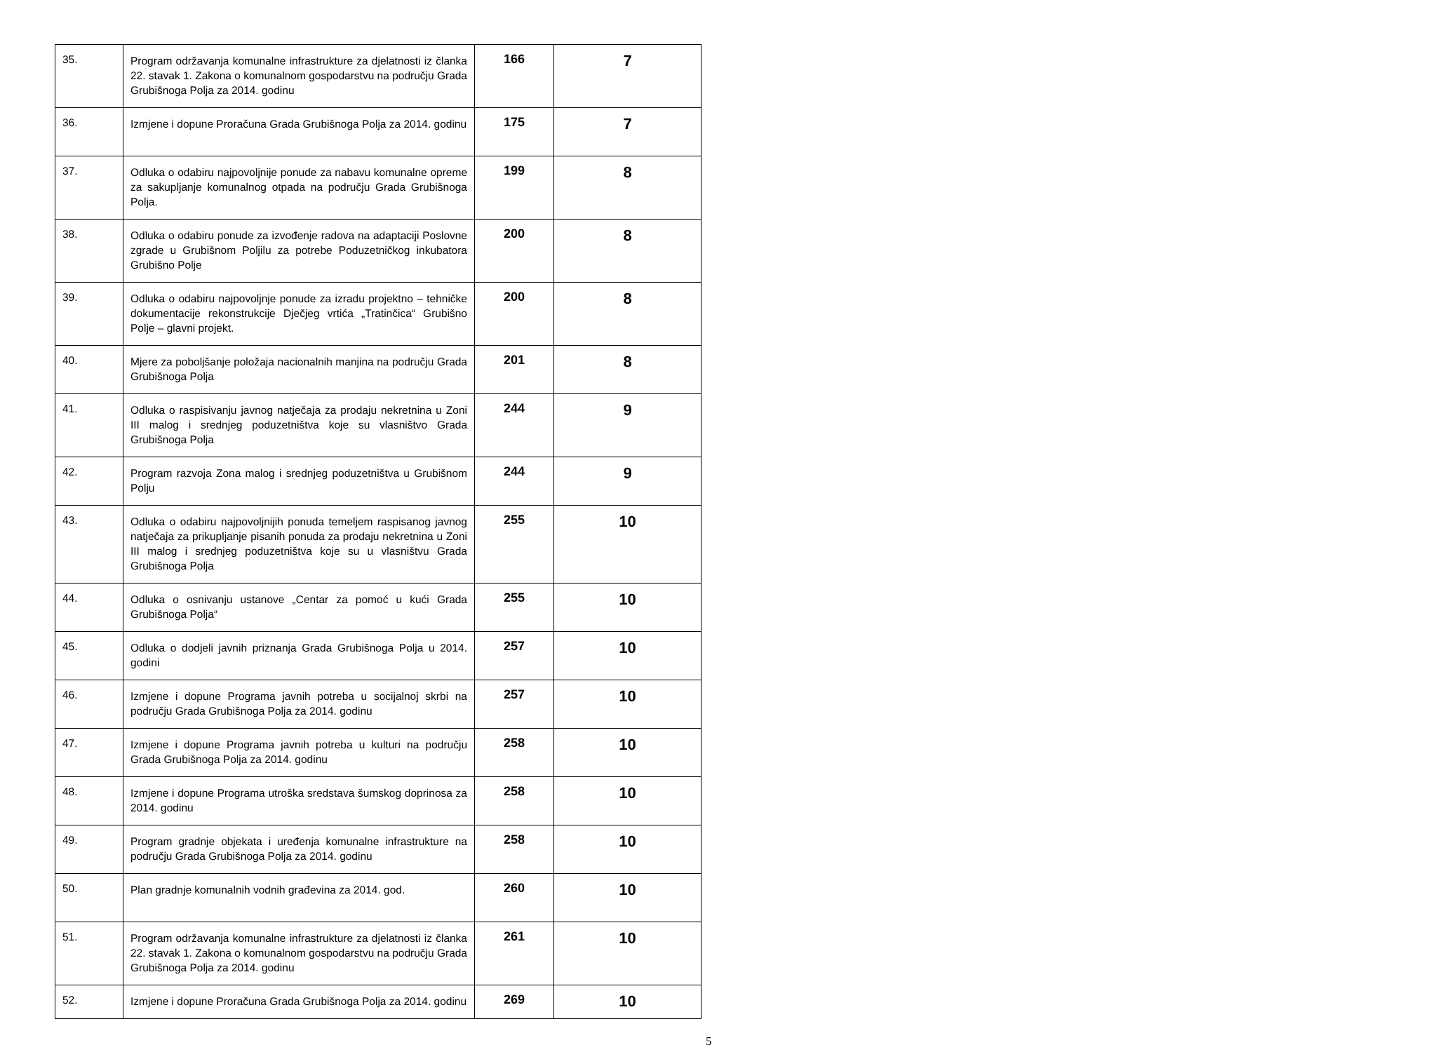| 35. | Program održavanja komunalne infrastrukture za djelatnosti iz članka 22. stavak 1. Zakona o komunalnom gospodarstvu na području Grada Grubišnoga Polja za 2014. godinu | 166 | 7 |
| 36. | Izmjene i dopune Proračuna Grada Grubišnoga Polja za 2014. godinu | 175 | 7 |
| 37. | Odluka o odabiru najpovoljnije ponude za nabavu komunalne opreme za sakupljanje komunalnog otpada na području Grada Grubišnoga Polja. | 199 | 8 |
| 38. | Odluka o odabiru ponude za izvođenje radova na adaptaciji Poslovne zgrade u Grubišnom Poljilu za potrebe Poduzetničkog inkubatora Grubišno Polje | 200 | 8 |
| 39. | Odluka o odabiru najpovoljnje ponude za izradu projektno – tehničke dokumentacije rekonstrukcije Dječjeg vrtića „Tratinčica“ Grubišno Polje – glavni projekt. | 200 | 8 |
| 40. | Mjere za poboljšanje položaja nacionalnih manjina na području Grada Grubišnoga Polja | 201 | 8 |
| 41. | Odluka o raspisivanju javnog natječaja za prodaju nekretnina u Zoni III malog i srednjeg poduzetništva koje su vlasništvo Grada Grubišnoga Polja | 244 | 9 |
| 42. | Program razvoja Zona malog i srednjeg poduzetništva u Grubišnom Polju | 244 | 9 |
| 43. | Odluka o odabiru najpovoljnijih ponuda temeljem raspisanog javnog natječaja za prikupljanje pisanih ponuda za prodaju nekretnina u Zoni III malog i srednjeg poduzetništva koje su u vlasništvu Grada Grubišnoga Polja | 255 | 10 |
| 44. | Odluka o osnivanju ustanove „Centar za pomoć u kući Grada Grubišnoga Polja“ | 255 | 10 |
| 45. | Odluka o dodjeli javnih priznanja Grada Grubišnoga Polja u 2014. godini | 257 | 10 |
| 46. | Izmjene i dopune Programa javnih potreba u socijalnoj skrbi na području Grada Grubišnoga Polja za 2014. godinu | 257 | 10 |
| 47. | Izmjene i dopune Programa javnih potreba u kulturi na području Grada Grubišnoga Polja za 2014. godinu | 258 | 10 |
| 48. | Izmjene i dopune Programa utroška sredstava šumskog doprinosa za 2014. godinu | 258 | 10 |
| 49. | Program gradnje objekata i uređenja komunalne infrastrukture na području Grada Grubišnoga Polja za 2014. godinu | 258 | 10 |
| 50. | Plan gradnje komunalnih vodnih građevina za 2014. god. | 260 | 10 |
| 51. | Program održavanja komunalne infrastrukture za djelatnosti iz članka 22. stavak 1. Zakona o komunalnom gospodarstvu na području Grada Grubišnoga Polja za 2014. godinu | 261 | 10 |
| 52. | Izmjene i dopune Proračuna Grada Grubišnoga Polja za 2014. godinu | 269 | 10 |
5